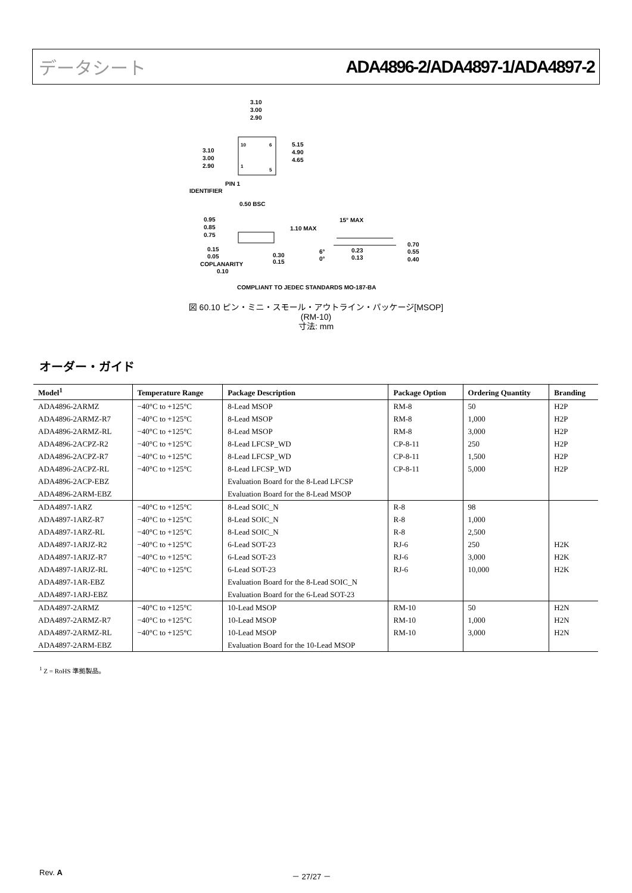データシート ADA4896-2/ADA4897-1/ADA4897-2
3.10
3.00
2.90
10
6
1
5
3.10
3.00
2.90
5.15
4.90
4.65
PIN 1
IDENTIFIER
0.50 BSC
0.95
0.85
0.75
1.10 MAX
15° MAX
0.15
0.05
COPLANARITY
0.10
0.30
0.15
6°
0°
0.23
0.13
0.70
0.55
0.40
COMPLIANT TO JEDEC STANDARDS MO-187-BA
図 60.10 ピン・ミニ・スモール・アウトライン・パッケージ[MSOP]
(RM-10)
寸法: mm
オーダー・ガイド
| Model<sup>1</sup> | Temperature Range | Package Description | Package Option | Ordering Quantity | Branding |
| --- | --- | --- | --- | --- | --- |
| ADA4896-2ARMZ | −40°C to +125°C | 8-Lead MSOP | RM-8 | 50 | H2P |
| ADA4896-2ARMZ-R7 | −40°C to +125°C | 8-Lead MSOP | RM-8 | 1,000 | H2P |
| ADA4896-2ARMZ-RL | −40°C to +125°C | 8-Lead MSOP | RM-8 | 3,000 | H2P |
| ADA4896-2ACPZ-R2 | −40°C to +125°C | 8-Lead LFCSP_WD | CP-8-11 | 250 | H2P |
| ADA4896-2ACPZ-R7 | −40°C to +125°C | 8-Lead LFCSP_WD | CP-8-11 | 1,500 | H2P |
| ADA4896-2ACPZ-RL | −40°C to +125°C | 8-Lead LFCSP_WD | CP-8-11 | 5,000 | H2P |
| ADA4896-2ACP-EBZ | | Evaluation Board for the 8-Lead LFCSP | | | |
| ADA4896-2ARM-EBZ | | Evaluation Board for the 8-Lead MSOP | | | |
| ADA4897-1ARZ | −40°C to +125°C | 8-Lead SOIC_N | R-8 | 98 | |
| ADA4897-1ARZ-R7 | −40°C to +125°C | 8-Lead SOIC_N | R-8 | 1,000 | |
| ADA4897-1ARZ-RL | −40°C to +125°C | 8-Lead SOIC_N | R-8 | 2,500 | |
| ADA4897-1ARJZ-R2 | −40°C to +125°C | 6-Lead SOT-23 | RJ-6 | 250 | H2K |
| ADA4897-1ARJZ-R7 | −40°C to +125°C | 6-Lead SOT-23 | RJ-6 | 3,000 | H2K |
| ADA4897-1ARJZ-RL | −40°C to +125°C | 6-Lead SOT-23 | RJ-6 | 10,000 | H2K |
| ADA4897-1AR-EBZ | | Evaluation Board for the 8-Lead SOIC_N | | | |
| ADA4897-1ARJ-EBZ | | Evaluation Board for the 6-Lead SOT-23 | | | |
| ADA4897-2ARMZ | −40°C to +125°C | 10-Lead MSOP | RM-10 | 50 | H2N |
| ADA4897-2ARMZ-R7 | −40°C to +125°C | 10-Lead MSOP | RM-10 | 1,000 | H2N |
| ADA4897-2ARMZ-RL | −40°C to +125°C | 10-Lead MSOP | RM-10 | 3,000 | H2N |
| ADA4897-2ARM-EBZ | | Evaluation Board for the 10-Lead MSOP | | | |
<sup>1</sup> Z = RoHS 準拠製品。
Rev. A － 27/27 －